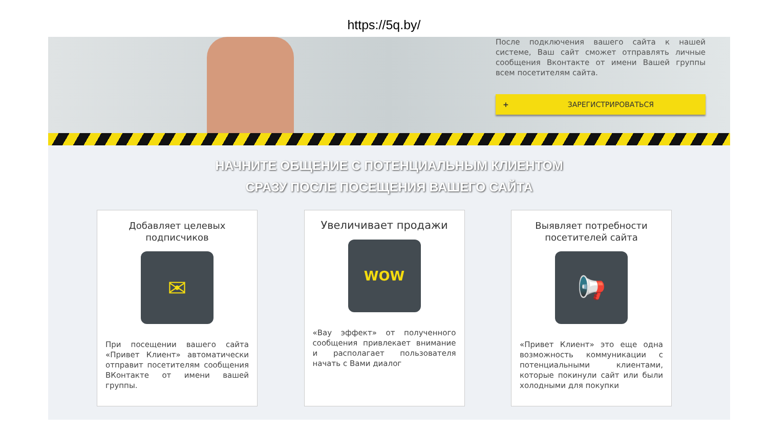https://5q.by/
После подключения вашего сайта к нашей системе, Ваш сайт сможет отправлять личные сообщения Вконтакте от имени Вашей группы всем посетителям сайта.
+ ЗАРЕГИСТРИРОВАТЬСЯ
НАЧНИТЕ ОБЩЕНИЕ С ПОТЕНЦИАЛЬНЫМ КЛИЕНТОМ
СРАЗУ ПОСЛЕ ПОСЕЩЕНИЯ ВАШЕГО САЙТА
Добавляет целевых подписчиков
✉
При посещении вашего сайта «Привет Клиент» автоматически отправит посетителям сообщения ВКонтакте от имени вашей группы.
Увеличивает продажи
WOW
«Вау эффект» от полученного сообщения привлекает внимание и располагает пользователя начать с Вами диалог
Выявляет потребности посетителей сайта
📢
«Привет Клиент» это еще одна возможность коммуникации с потенциальными клиентами, которые покинули сайт или были холодными для покупки